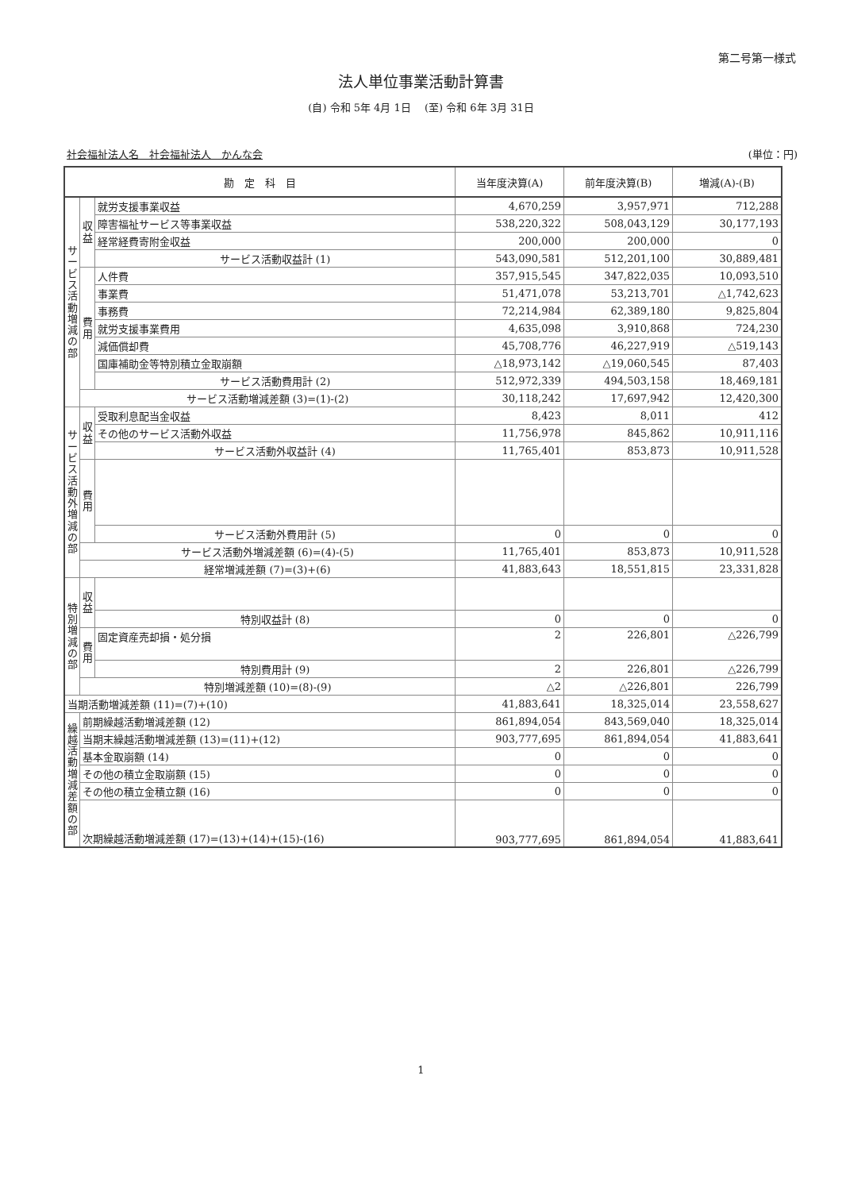第二号第一様式
法人単位事業活動計算書
(自) 令和 5年 4月 1日 　(至) 令和 6年 3月 31日
社会福祉法人名　社会福祉法人　かんな会 (単位：円)
| 勘 定 科 目 | | | 当年度決算(A) | 前年度決算(B) | 増減(A)-(B) |
| --- | --- | --- | --- | --- | --- |
| サ ー ビ ス 活 動 増 減 の 部 | 収 益 | 就労支援事業収益 | 4,670,259 | 3,957,971 | 712,288 |
| | | 障害福祉サービス等事業収益 | 538,220,322 | 508,043,129 | 30,177,193 |
| | | 経常経費寄附金収益 | 200,000 | 200,000 | 0 |
| | | サービス活動収益計 (1) | 543,090,581 | 512,201,100 | 30,889,481 |
| | 費 用 | 人件費 | 357,915,545 | 347,822,035 | 10,093,510 |
| | | 事業費 | 51,471,078 | 53,213,701 | △1,742,623 |
| | | 事務費 | 72,214,984 | 62,389,180 | 9,825,804 |
| | | 就労支援事業費用 | 4,635,098 | 3,910,868 | 724,230 |
| | | 減価償却費 | 45,708,776 | 46,227,919 | △519,143 |
| | | 国庫補助金等特別積立金取崩額 | △18,973,142 | △19,060,545 | 87,403 |
| | | サービス活動費用計 (2) | 512,972,339 | 494,503,158 | 18,469,181 |
| | サービス活動増減差額 (3)=(1)-(2) | | 30,118,242 | 17,697,942 | 12,420,300 |
| サ ー ビ ス 活 動 外 増 減 の 部 | 収 益 | 受取利息配当金収益 | 8,423 | 8,011 | 412 |
| | | その他のサービス活動外収益 | 11,756,978 | 845,862 | 10,911,116 |
| | | サービス活動外収益計 (4) | 11,765,401 | 853,873 | 10,911,528 |
| | 費 用 | | | | |
| | | サービス活動外費用計 (5) | 0 | 0 | 0 |
| | サービス活動外増減差額 (6)=(4)-(5) | | 11,765,401 | 853,873 | 10,911,528 |
| | 経常増減差額 (7)=(3)+(6) | | 41,883,643 | 18,551,815 | 23,331,828 |
| 特 別 増 減 の 部 | 収 益 | | | | |
| | | 特別収益計 (8) | 0 | 0 | 0 |
| | 費 用 | 固定資産売却損・処分損 | 2 | 226,801 | △226,799 |
| | | 特別費用計 (9) | 2 | 226,801 | △226,799 |
| | 特別増減差額 (10)=(8)-(9) | | △2 | △226,801 | 226,799 |
| 当期活動増減差額 (11)=(7)+(10) | | | 41,883,641 | 18,325,014 | 23,558,627 |
| 繰 越 活 動 増 減 差 額 の 部 | 前期繰越活動増減差額 (12) | | 861,894,054 | 843,569,040 | 18,325,014 |
| | 当期末繰越活動増減差額 (13)=(11)+(12) | | 903,777,695 | 861,894,054 | 41,883,641 |
| | 基本金取崩額 (14) | | 0 | 0 | 0 |
| | その他の積立金取崩額 (15) | | 0 | 0 | 0 |
| | その他の積立金積立額 (16) | | 0 | 0 | 0 |
| | 次期繰越活動増減差額 (17)=(13)+(14)+(15)-(16) | | 903,777,695 | 861,894,054 | 41,883,641 |
1